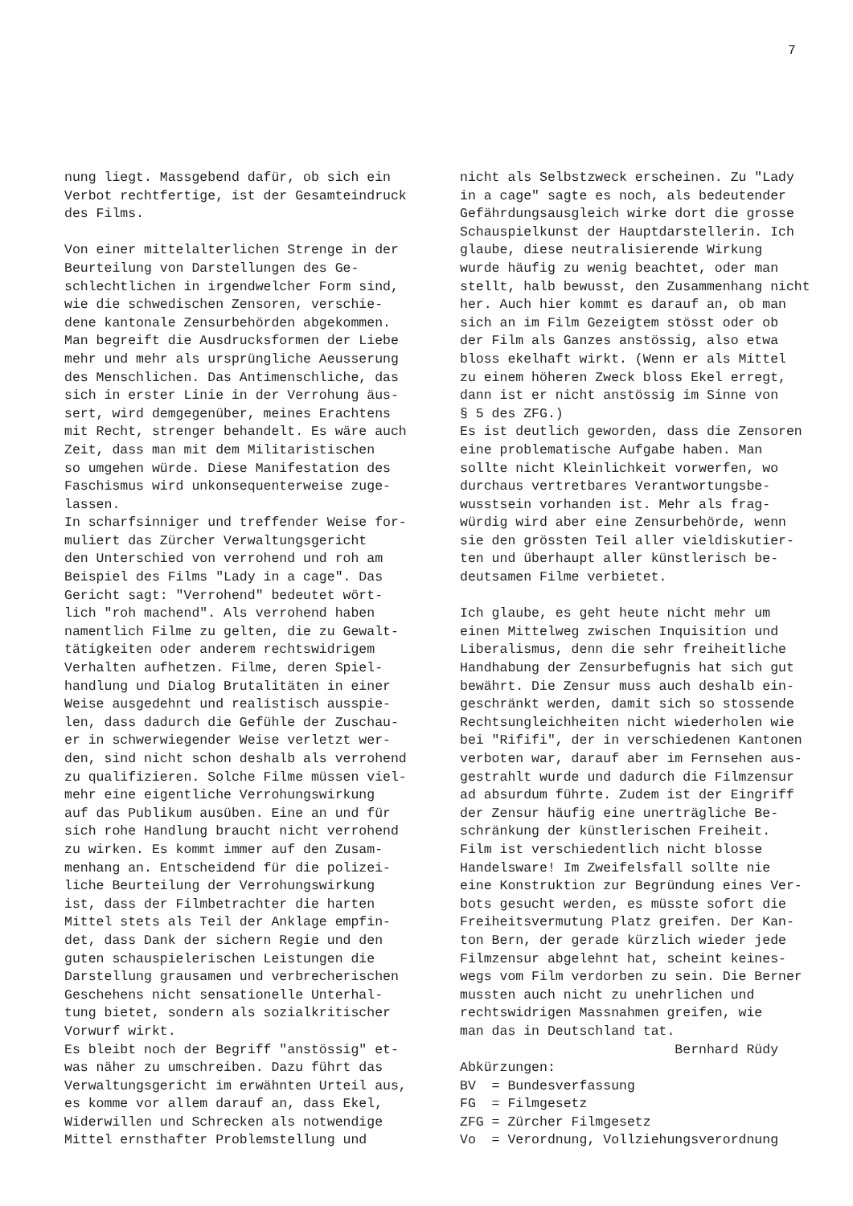7
nung liegt. Massgebend dafür, ob sich ein Verbot rechtfertige, ist der Gesamteindruck des Films. Von einer mittelalterlichen Strenge in der Beurteilung von Darstellungen des Ge- schlechtlichen in irgendwelcher Form sind, wie die schwedischen Zensoren, verschie- dene kantonale Zensurbehörden abgekommen. Man begreift die Ausdrucksformen der Liebe mehr und mehr als ursprüngliche Aeusserung des Menschlichen. Das Antimenschliche, das sich in erster Linie in der Verrohung äus- sert, wird demgegenüber, meines Erachtens mit Recht, strenger behandelt. Es wäre auch Zeit, dass man mit dem Militaristischen so umgehen würde. Diese Manifestation des Faschismus wird unkonsequenterweise zuge- lassen. In scharfsinniger und treffender Weise for- muliert das Zürcher Verwaltungsgericht den Unterschied von verrohend und roh am Beispiel des Films "Lady in a cage". Das Gericht sagt: "Verrohend" bedeutet wört- lich "roh machend". Als verrohend haben namentlich Filme zu gelten, die zu Gewalt- tätigkeiten oder anderem rechtswidrigem Verhalten aufhetzen. Filme, deren Spiel- handlung und Dialog Brutalitäten in einer Weise ausgedehnt und realistisch ausspie- len, dass dadurch die Gefühle der Zuschau- er in schwerwiegender Weise verletzt wer- den, sind nicht schon deshalb als verrohend zu qualifizieren. Solche Filme müssen viel- mehr eine eigentliche Verrohungswirkung auf das Publikum ausüben. Eine an und für sich rohe Handlung braucht nicht verrohend zu wirken. Es kommt immer auf den Zusam- menhang an. Entscheidend für die polizei- liche Beurteilung der Verrohungswirkung ist, dass der Filmbetrachter die harten Mittel stets als Teil der Anklage empfin- det, dass Dank der sichern Regie und den guten schauspielerischen Leistungen die Darstellung grausamen und verbrecherischen Geschehens nicht sensationelle Unterhal- tung bietet, sondern als sozialkritischer Vorwurf wirkt. Es bleibt noch der Begriff "anstössig" et- was näher zu umschreiben. Dazu führt das Verwaltungsgericht im erwähnten Urteil aus, es komme vor allem darauf an, dass Ekel, Widerwillen und Schrecken als notwendige Mittel ernsthafter Problemstellung und
nicht als Selbstzweck erscheinen. Zu "Lady in a cage" sagte es noch, als bedeutender Gefährdungsausgleich wirke dort die grosse Schauspielkunst der Hauptdarstellerin. Ich glaube, diese neutralisierende Wirkung wurde häufig zu wenig beachtet, oder man stellt, halb bewusst, den Zusammenhang nicht her. Auch hier kommt es darauf an, ob man sich an im Film Gezeigtem stösst oder ob der Film als Ganzes anstössig, also etwa bloss ekelhaft wirkt. (Wenn er als Mittel zu einem höheren Zweck bloss Ekel erregt, dann ist er nicht anstössig im Sinne von § 5 des ZFG.) Es ist deutlich geworden, dass die Zensoren eine problematische Aufgabe haben. Man sollte nicht Kleinlichkeit vorwerfen, wo durchaus vertretbares Verantwortungsbe- wusstsein vorhanden ist. Mehr als frag- würdig wird aber eine Zensurbehörde, wenn sie den grössten Teil aller vieldiskutier- ten und überhaupt aller künstlerisch be- deutsamen Filme verbietet. Ich glaube, es geht heute nicht mehr um einen Mittelweg zwischen Inquisition und Liberalismus, denn die sehr freiheitliche Handhabung der Zensurbefugnis hat sich gut bewährt. Die Zensur muss auch deshalb ein- geschränkt werden, damit sich so stossende Rechtsungleichheiten nicht wiederholen wie bei "Rififi", der in verschiedenen Kantonen verboten war, darauf aber im Fernsehen aus- gestrahlt wurde und dadurch die Filmzensur ad absurdum führte. Zudem ist der Eingriff der Zensur häufig eine unerträgliche Be- schränkung der künstlerischen Freiheit. Film ist verschiedentlich nicht blosse Handelsware! Im Zweifelsfall sollte nie eine Konstruktion zur Begründung eines Ver- bots gesucht werden, es müsste sofort die Freiheitsvermutung Platz greifen. Der Kan- ton Bern, der gerade kürzlich wieder jede Filmzensur abgelehnt hat, scheint keines- wegs vom Film verdorben zu sein. Die Berner mussten auch nicht zu unehrlichen und rechtswidrigen Massnahmen greifen, wie man das in Deutschland tat. Bernhard Rüdy Abkürzungen: BV = Bundesverfassung FG = Filmgesetz ZFG = Zürcher Filmgesetz Vo = Verordnung, Vollziehungsverordnung